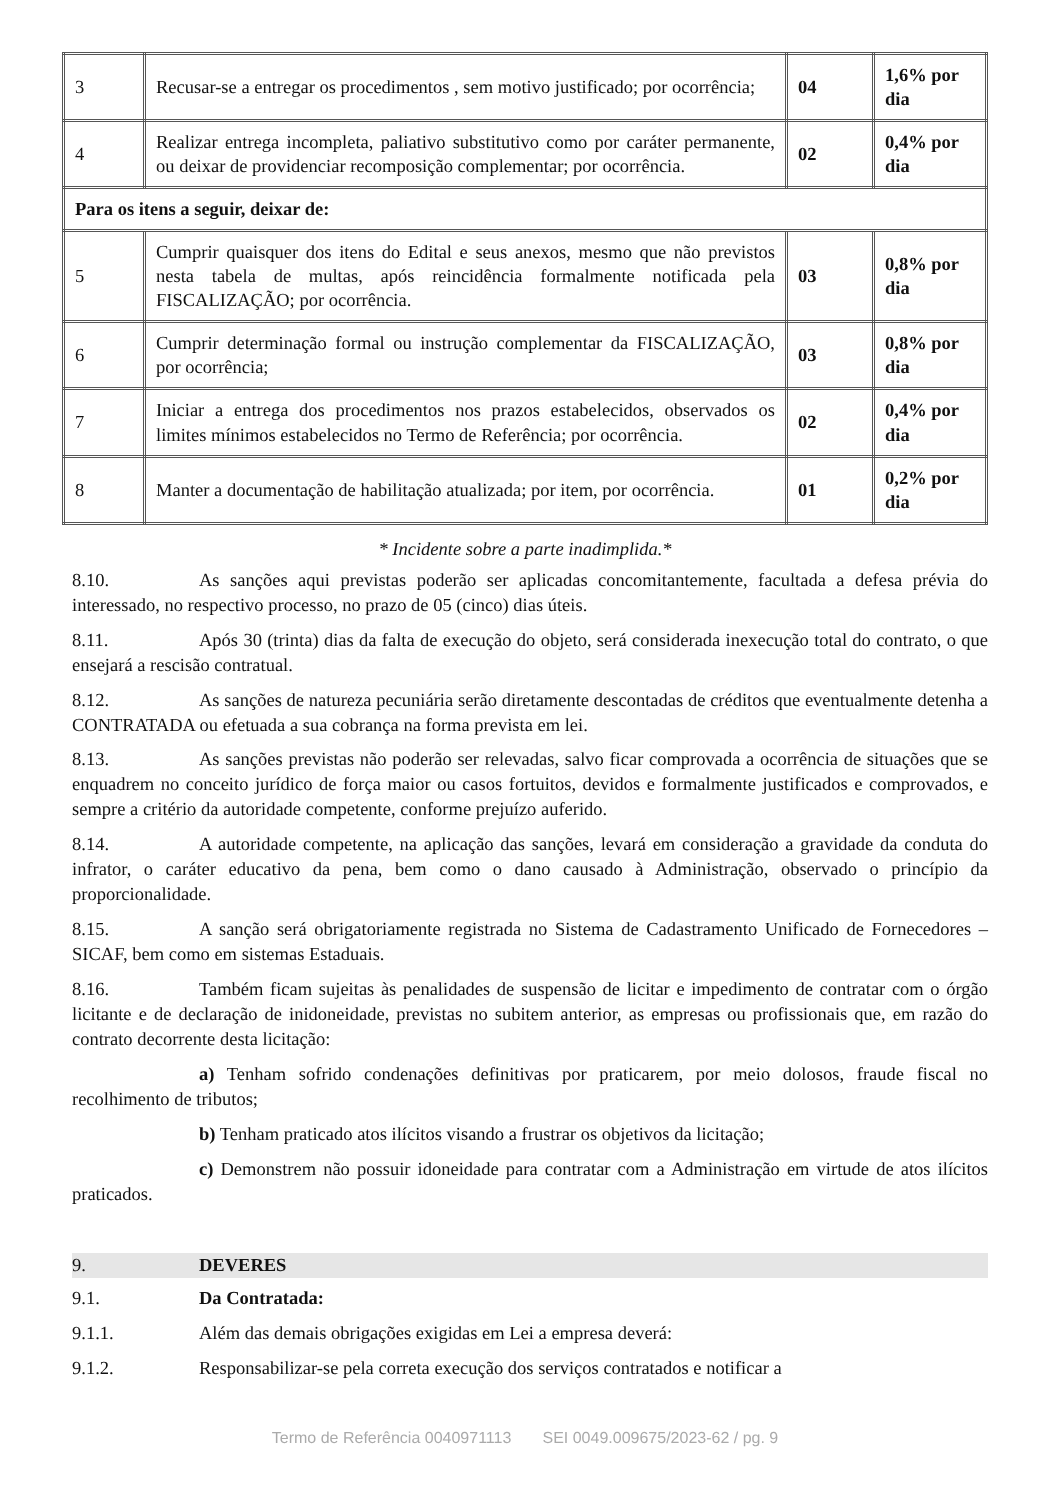| 3 | Recusar-se a entregar os procedimentos , sem motivo justificado; por ocorrência; | 04 | 1,6% por dia |
| 4 | Realizar entrega incompleta, paliativo substitutivo como por caráter permanente, ou deixar de providenciar recomposição complementar; por ocorrência. | 02 | 0,4% por dia |
| Para os itens a seguir, deixar de: | | | |
| 5 | Cumprir quaisquer dos itens do Edital e seus anexos, mesmo que não previstos nesta tabela de multas, após reincidência formalmente notificada pela FISCALIZAÇÃO; por ocorrência. | 03 | 0,8% por dia |
| 6 | Cumprir determinação formal ou instrução complementar da FISCALIZAÇÃO, por ocorrência; | 03 | 0,8% por dia |
| 7 | Iniciar a entrega dos procedimentos nos prazos estabelecidos, observados os limites mínimos estabelecidos no Termo de Referência; por ocorrência. | 02 | 0,4% por dia |
| 8 | Manter a documentação de habilitação atualizada; por item, por ocorrência. | 01 | 0,2% por dia |
* Incidente sobre a parte inadimplida.*
8.10. As sanções aqui previstas poderão ser aplicadas concomitantemente, facultada a defesa prévia do interessado, no respectivo processo, no prazo de 05 (cinco) dias úteis.
8.11. Após 30 (trinta) dias da falta de execução do objeto, será considerada inexecução total do contrato, o que ensejará a rescisão contratual.
8.12. As sanções de natureza pecuniária serão diretamente descontadas de créditos que eventualmente detenha a CONTRATADA ou efetuada a sua cobrança na forma prevista em lei.
8.13. As sanções previstas não poderão ser relevadas, salvo ficar comprovada a ocorrência de situações que se enquadrem no conceito jurídico de força maior ou casos fortuitos, devidos e formalmente justificados e comprovados, e sempre a critério da autoridade competente, conforme prejuízo auferido.
8.14. A autoridade competente, na aplicação das sanções, levará em consideração a gravidade da conduta do infrator, o caráter educativo da pena, bem como o dano causado à Administração, observado o princípio da proporcionalidade.
8.15. A sanção será obrigatoriamente registrada no Sistema de Cadastramento Unificado de Fornecedores – SICAF, bem como em sistemas Estaduais.
8.16. Também ficam sujeitas às penalidades de suspensão de licitar e impedimento de contratar com o órgão licitante e de declaração de inidoneidade, previstas no subitem anterior, as empresas ou profissionais que, em razão do contrato decorrente desta licitação:
a) Tenham sofrido condenações definitivas por praticarem, por meio dolosos, fraude fiscal no recolhimento de tributos;
b) Tenham praticado atos ilícitos visando a frustrar os objetivos da licitação;
c) Demonstrem não possuir idoneidade para contratar com a Administração em virtude de atos ilícitos praticados.
9. DEVERES
9.1. Da Contratada:
9.1.1. Além das demais obrigações exigidas em Lei a empresa deverá:
9.1.2. Responsabilizar-se pela correta execução dos serviços contratados e notificar a
Termo de Referência 0040971113 SEI 0049.009675/2023-62 / pg. 9